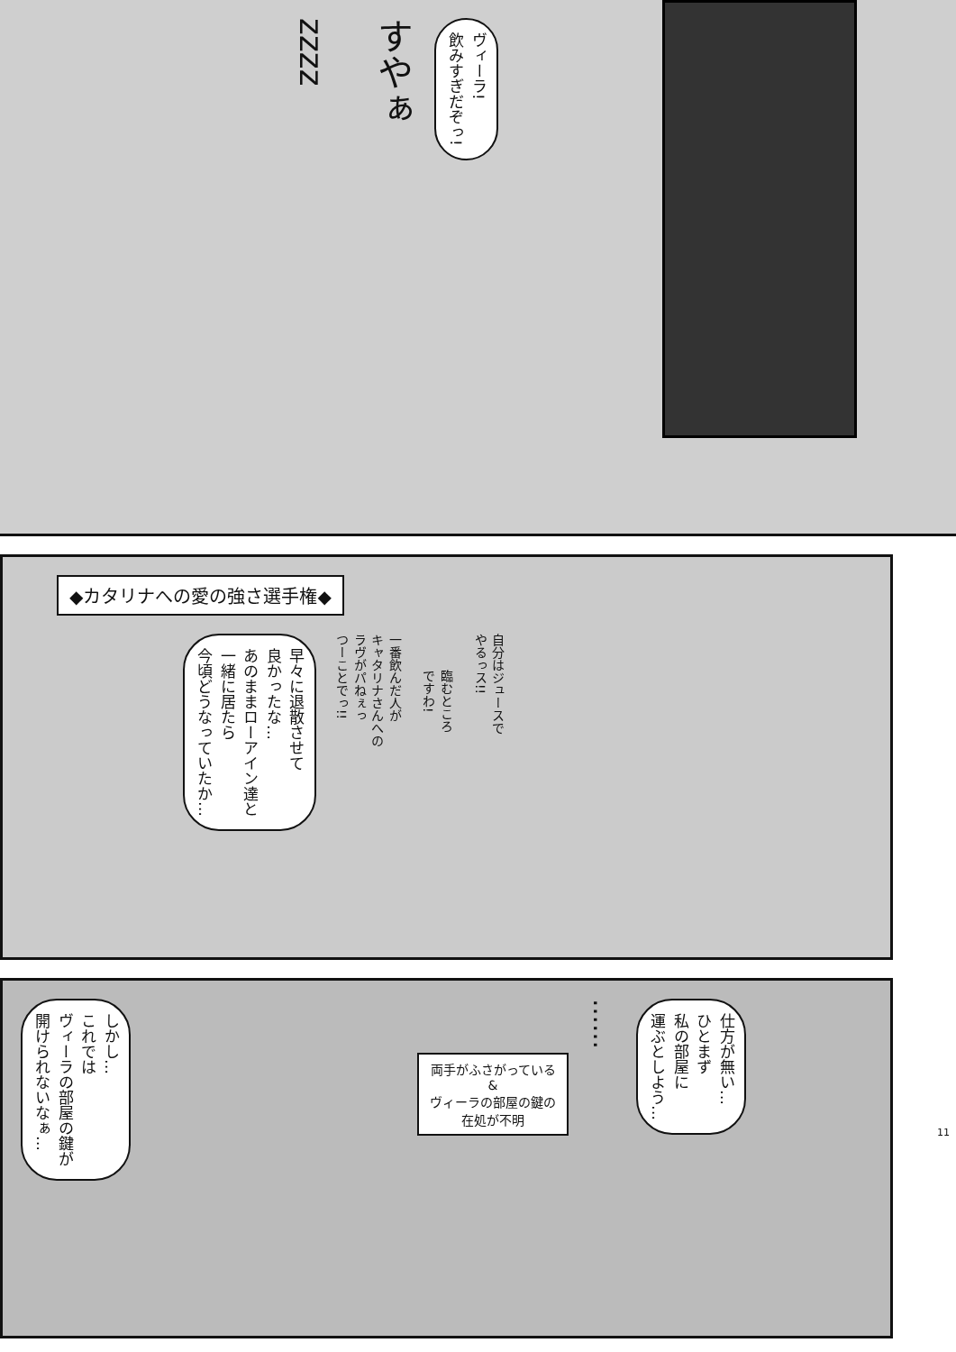ヴィーラ!
飲みすぎだぞっ!
すやぁ
zzzz
◆カタリナへの愛の強さ選手権◆
自分はジュースで
やるっス!!
臨むところ
ですわ!
一番飲んだ人が
キャタリナさんへの
ラヴがパねぇっ
つーことでっ!!
早々に退散させて
良かったな…
あのままローアイン達と
一緒に居たら
今頃どうなっていたか…
仕方が無い…
ひとまず
私の部屋に
運ぶとしよう…
……
両手がふさがっている
&
ヴィーラの部屋の鍵の
在処が不明
しかし…
これでは
ヴィーラの部屋の鍵が
開けられないなぁ…
11